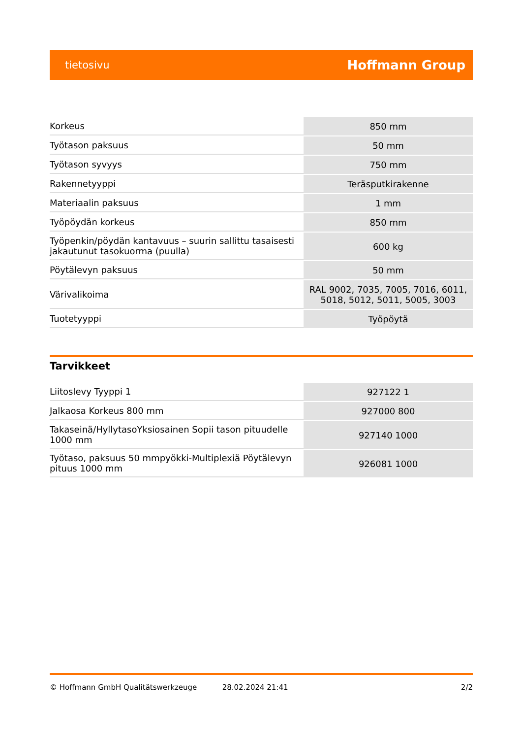tietosivu Hoffmann Group
| Korkeus | 850 mm |
| Työtason paksuus | 50 mm |
| Työtason syvyys | 750 mm |
| Rakennetyyppi | Teräsputkirakenne |
| Materiaalin paksuus | 1 mm |
| Työpöydän korkeus | 850 mm |
| Työpenkin/pöydän kantavuus – suurin sallittu tasaisesti jakautunut tasokuorma (puulla) | 600 kg |
| Pöytälevyn paksuus | 50 mm |
| Värivalikoima | RAL 9002, 7035, 7005, 7016, 6011, 5018, 5012, 5011, 5005, 3003 |
| Tuotetyyppi | Työpöytä |
Tarvikkeet
| Liitoslevy Tyyppi 1 | 927122 1 |
| Jalkaosa Korkeus 800 mm | 927000 800 |
| Takaseinä/HyllytasoYksiosainen Sopii tason pituudelle 1000 mm | 927140 1000 |
| Työtaso, paksuus 50 mmpyökki-Multiplexiä Pöytälevyn pituus 1000 mm | 926081 1000 |
© Hoffmann GmbH Qualitätswerkzeuge 28.02.2024 21:41 2/2